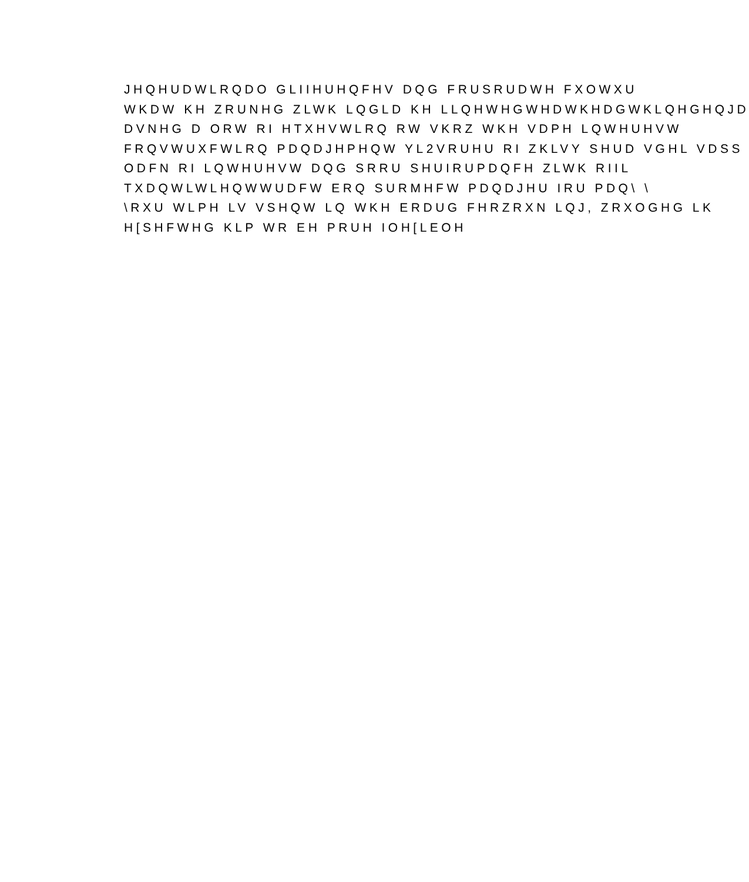JHQHUDWLRQDO GLIIHUHQFHV DQG FRUSRUDWH FXOWXU
WKDW KH ZRUNHG ZLWK LQGLD KH LLQHWHGWHDWKHDGWKLQHGHQJD
DVNHG D ORW RI HTXHVWLRQ RW VKRZ WKH VDPH LQWHUHVW
FRQVWUXFWLRQ PDQDJHPHQW YL2VRUHU RI ZKLVY SHUD VGHL VDSS
ODFN RI LQWHUHVW DQG SRRU SHUIRUPDQFH ZLWK RIIL
TXDQWLWLHQWWUDFW ERQ SURMHFW PDQDJHU IRU PDQ\ \
\RXU WLPH LV VSHQW LQ WKH ERDUG FHRZRXN LQJ, ZRXOGHG LK
H[SHFWHG KLP WR EH PRUH IOH[LEOH